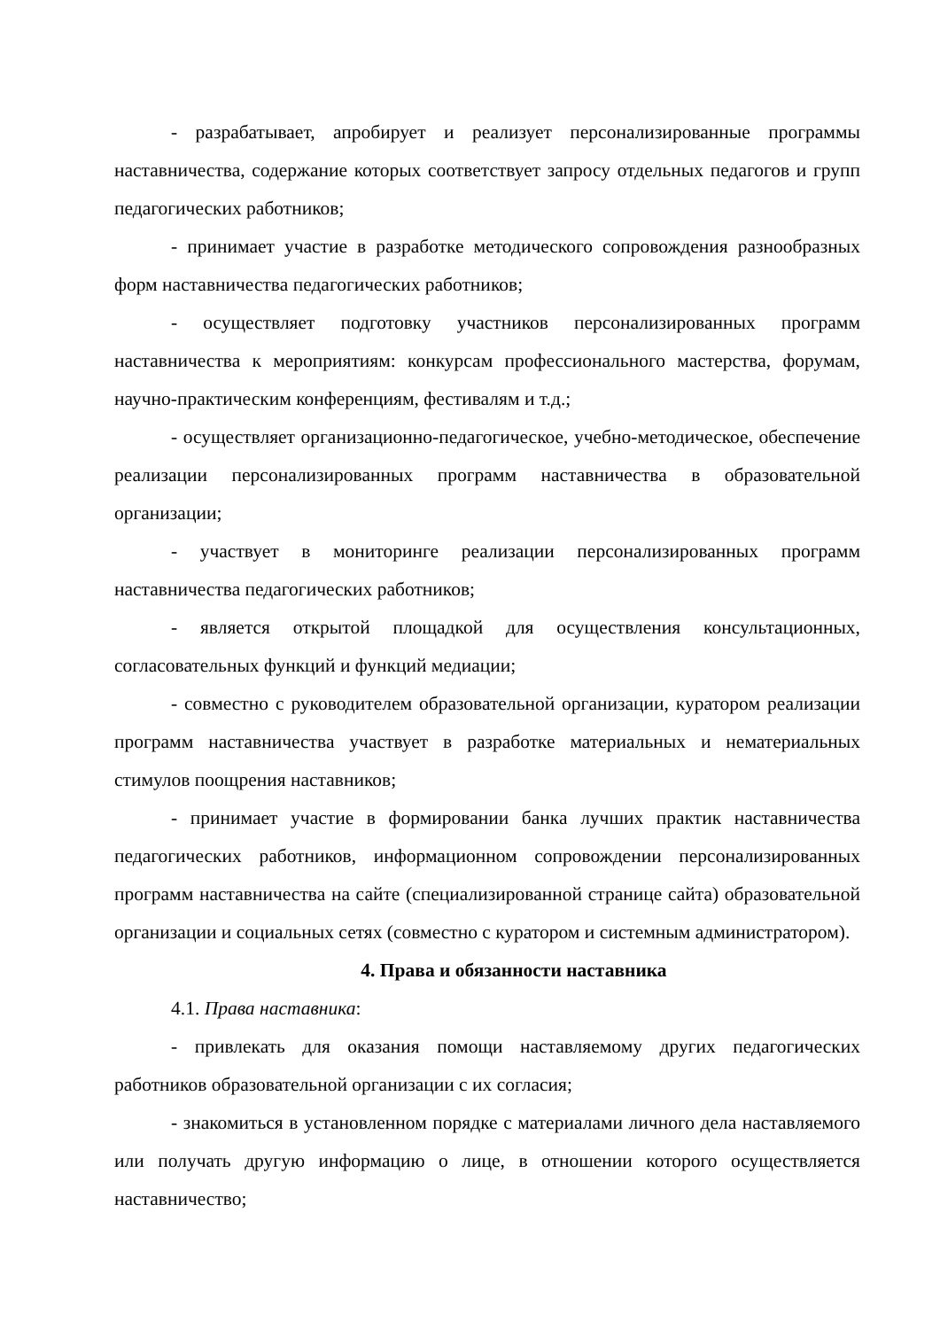- разрабатывает, апробирует и реализует персонализированные программы наставничества, содержание которых соответствует запросу отдельных педагогов и групп педагогических работников;
- принимает участие в разработке методического сопровождения разнообразных форм наставничества педагогических работников;
- осуществляет подготовку участников персонализированных программ наставничества к мероприятиям: конкурсам профессионального мастерства, форумам, научно-практическим конференциям, фестивалям и т.д.;
- осуществляет организационно-педагогическое, учебно-методическое, обеспечение реализации персонализированных программ наставничества в образовательной организации;
- участвует в мониторинге реализации персонализированных программ наставничества педагогических работников;
- является открытой площадкой для осуществления консультационных, согласовательных функций и функций медиации;
- совместно с руководителем образовательной организации, куратором реализации программ наставничества участвует в разработке материальных и нематериальных стимулов поощрения наставников;
- принимает участие в формировании банка лучших практик наставничества педагогических работников, информационном сопровождении персонализированных программ наставничества на сайте (специализированной странице сайта) образовательной организации и социальных сетях (совместно с куратором и системным администратором).
4. Права и обязанности наставника
4.1. Права наставника:
- привлекать для оказания помощи наставляемому других педагогических работников образовательной организации с их согласия;
- знакомиться в установленном порядке с материалами личного дела наставляемого или получать другую информацию о лице, в отношении которого осуществляется наставничество;